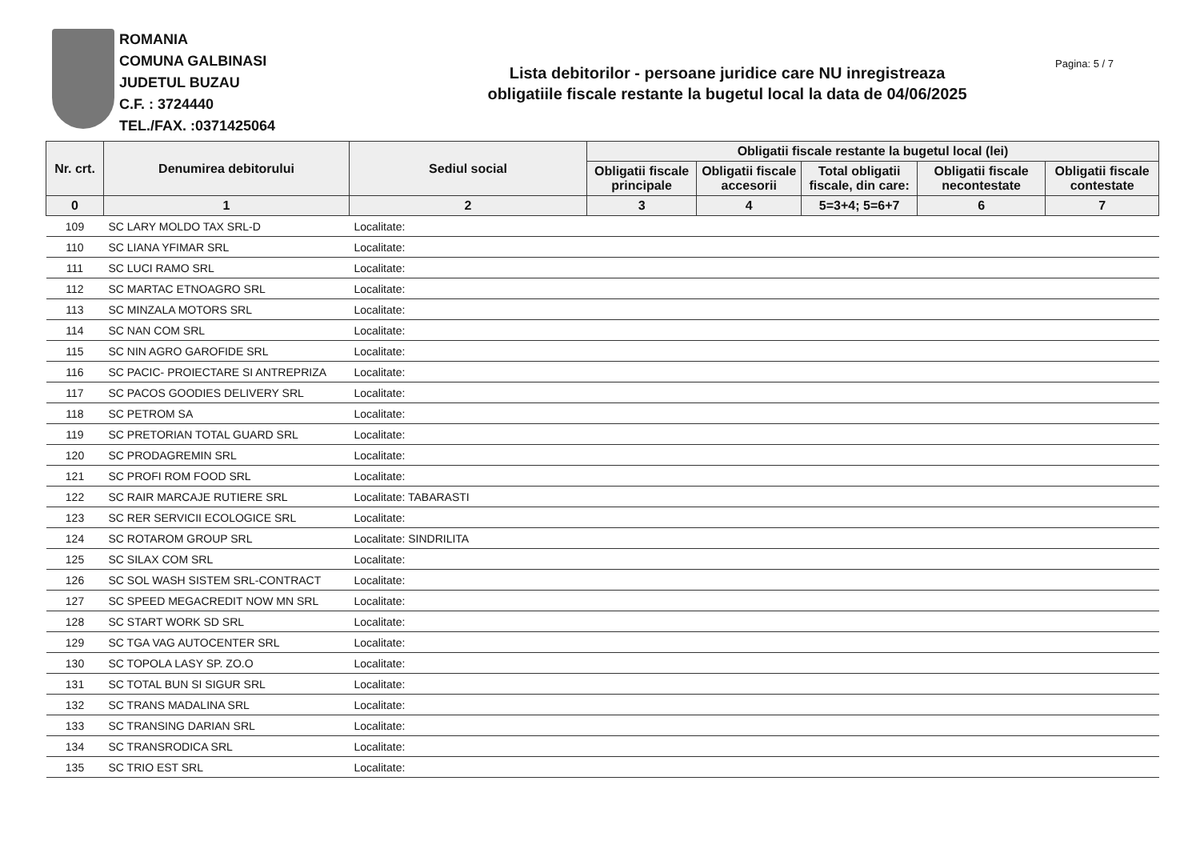ROMANIA
COMUNA GALBINASI
JUDETUL BUZAU
C.F. : 3724440
TEL./FAX. :0371425064
Lista debitorilor - persoane juridice care NU inregistreaza obligatiile fiscale restante la bugetul local la data de 04/06/2025
Pagina: 5 / 7
| Nr. crt. | Denumirea debitorului | Sediul social | Obligatii fiscale restante la bugetul local (lei) | | | | |
| --- | --- | --- | --- | --- | --- | --- | --- |
| | | | Obligatii fiscale principale | Obligatii fiscale accesorii | Total obligatii fiscale, din care: | Obligatii fiscale necontestate | Obligatii fiscale contestate |
| 0 | 1 | 2 | 3 | 4 | 5=3+4; 5=6+7 | 6 | 7 |
| 109 | SC LARY MOLDO TAX SRL-D | Localitate: | | | | | |
| 110 | SC LIANA YFIMAR SRL | Localitate: | | | | | |
| 111 | SC LUCI RAMO SRL | Localitate: | | | | | |
| 112 | SC MARTAC ETNOAGRO SRL | Localitate: | | | | | |
| 113 | SC MINZALA MOTORS SRL | Localitate: | | | | | |
| 114 | SC NAN COM SRL | Localitate: | | | | | |
| 115 | SC NIN AGRO GAROFIDE SRL | Localitate: | | | | | |
| 116 | SC PACIC- PROIECTARE SI ANTREPRIZA | Localitate: | | | | | |
| 117 | SC PACOS GOODIES DELIVERY SRL | Localitate: | | | | | |
| 118 | SC PETROM SA | Localitate: | | | | | |
| 119 | SC PRETORIAN TOTAL GUARD SRL | Localitate: | | | | | |
| 120 | SC PRODAGREMIN SRL | Localitate: | | | | | |
| 121 | SC PROFI ROM FOOD SRL | Localitate: | | | | | |
| 122 | SC RAIR MARCAJE RUTIERE SRL | Localitate: TABARASTI | | | | | |
| 123 | SC RER SERVICII ECOLOGICE SRL | Localitate: | | | | | |
| 124 | SC ROTAROM GROUP SRL | Localitate: SINDRILITA | | | | | |
| 125 | SC SILAX COM SRL | Localitate: | | | | | |
| 126 | SC SOL WASH SISTEM SRL-CONTRACT | Localitate: | | | | | |
| 127 | SC SPEED MEGACREDIT NOW MN SRL | Localitate: | | | | | |
| 128 | SC START WORK SD SRL | Localitate: | | | | | |
| 129 | SC TGA VAG AUTOCENTER SRL | Localitate: | | | | | |
| 130 | SC TOPOLA LASY SP. ZO.O | Localitate: | | | | | |
| 131 | SC TOTAL BUN SI SIGUR SRL | Localitate: | | | | | |
| 132 | SC TRANS MADALINA SRL | Localitate: | | | | | |
| 133 | SC TRANSING DARIAN SRL | Localitate: | | | | | |
| 134 | SC TRANSRODICA SRL | Localitate: | | | | | |
| 135 | SC TRIO EST SRL | Localitate: | | | | | |